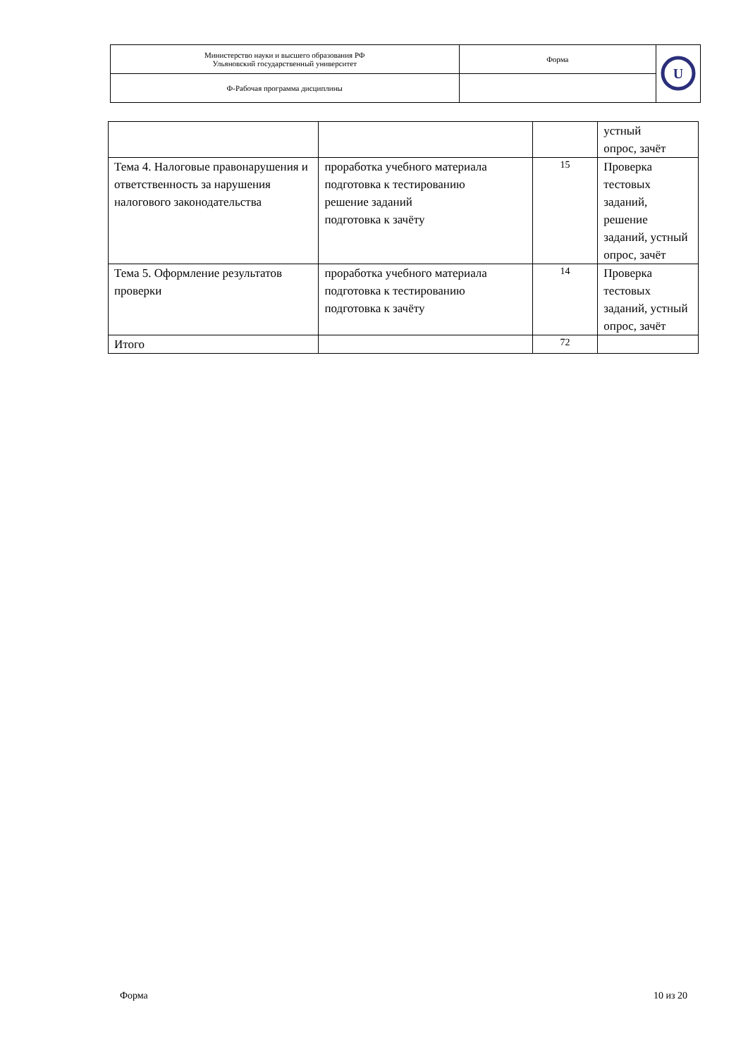| Министерство науки и высшего образования РФ Ульяновский государственный университет | Форма | U |
| Ф-Рабочая программа дисциплины | | |
| | | | устный опрос, зачёт |
| Тема 4. Налоговые правонарушения и ответственность за нарушения налогового законодательства | проработка учебного материала подготовка к тестированию решение заданий подготовка к зачёту | 15 | Проверка тестовых заданий, решение заданий, устный опрос, зачёт |
| Тема 5. Оформление результатов проверки | проработка учебного материала подготовка к тестированию подготовка к зачёту | 14 | Проверка тестовых заданий, устный опрос, зачёт |
| Итого | | 72 | |
Форма 10 из 20